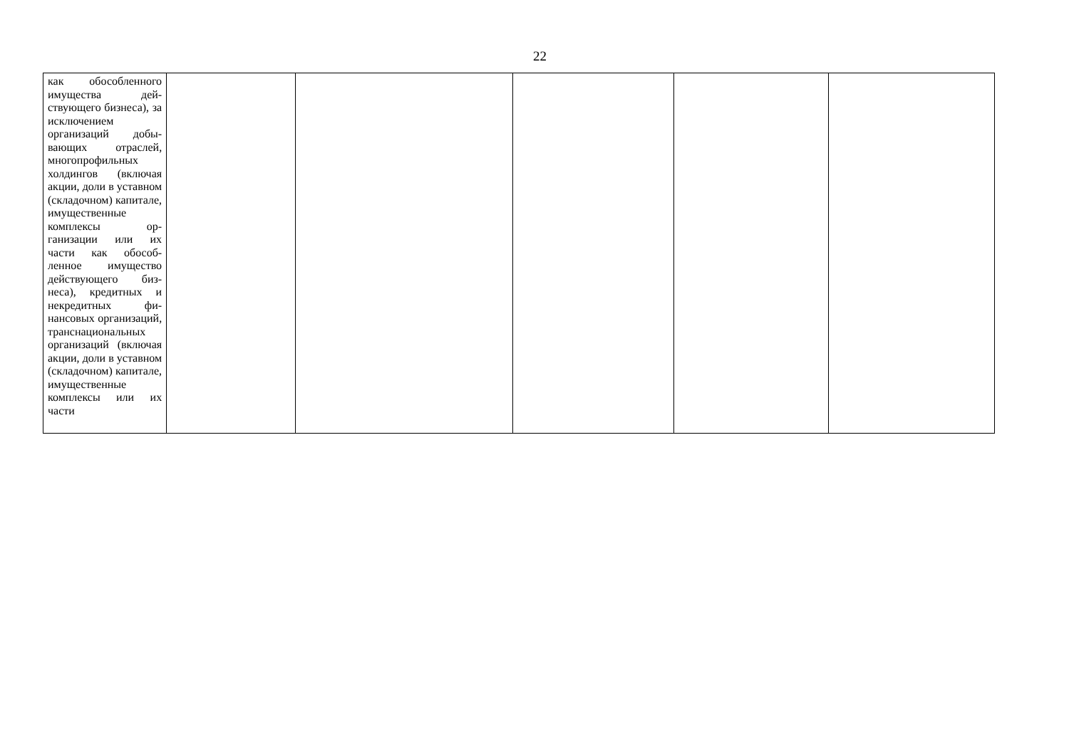22
| как обособленного имущества дей­ствующего бизнеса), за исключением организаций добы­вающих отраслей, многопрофильных холдингов (включая акции, доли в уставном (складочном) капи­тале, имуществен­ные комплексы ор­ганизации или их части как обособ­ленное имущество действующего биз­неса), кредитных и некредитных фи­нансовых организа­ций, транснацио­нальных организа­ций (включая акции, доли в уставном (складочном) капи­тале, имуществен­ные комплексы или их части | | | | | |